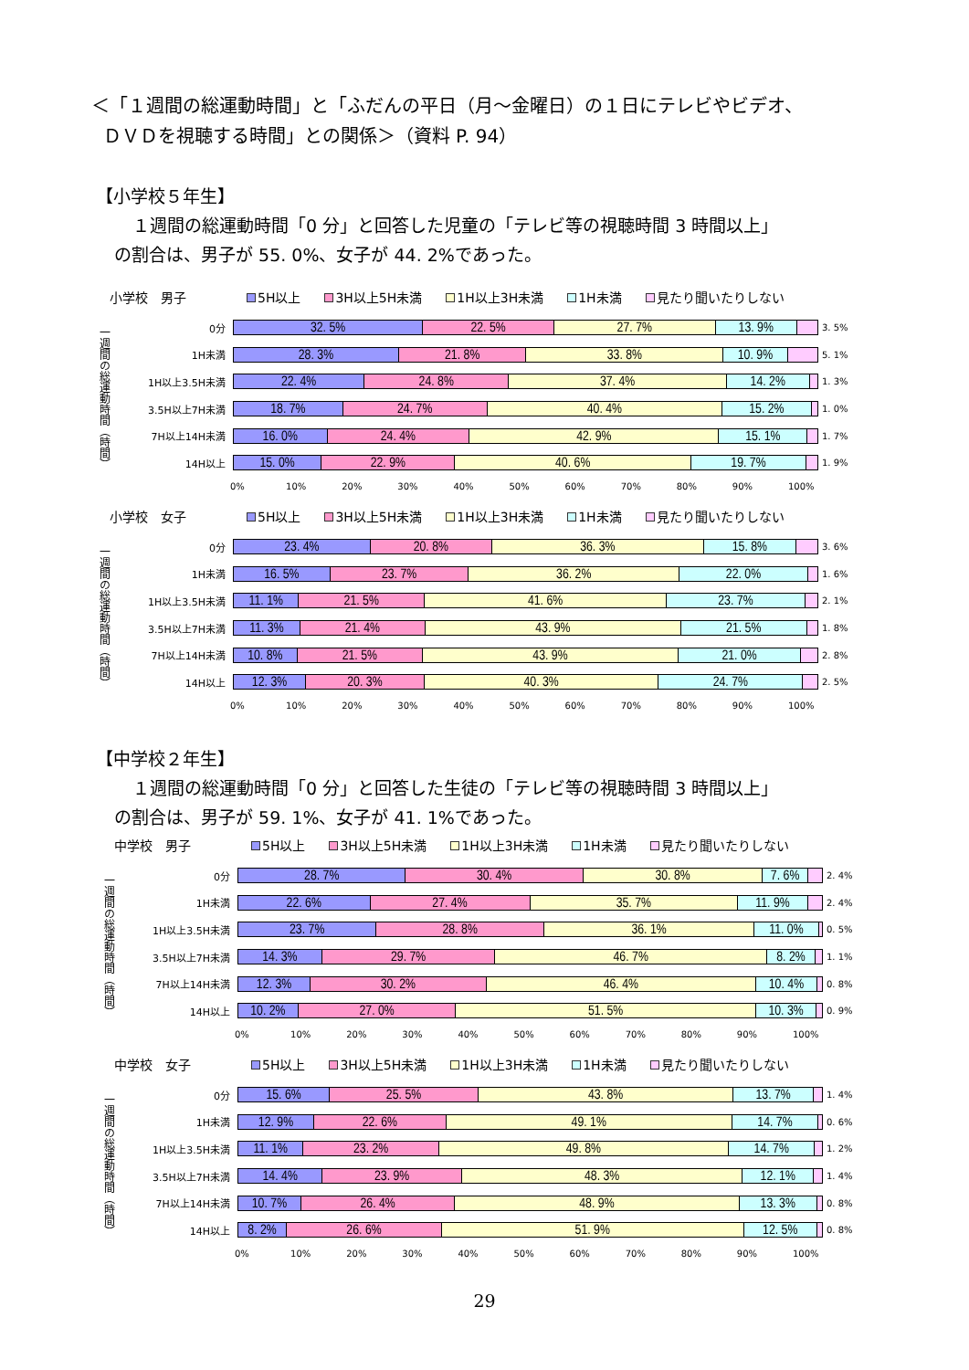＜「１週間の総運動時間」と「ふだんの平日（月～金曜日）の１日にテレビやビデオ、
ＤＶＤを視聴する時間」との関係＞（資料 P. 94）
【小学校５年生】
１週間の総運動時間「0 分」と回答した児童の「テレビ等の視聴時間 3 時間以上」
の割合は、男子が 55. 0%、女子が 44. 2%であった。
小学校　男子
5H以上 3H以上5H未満 1H以上3H未満 1H未満 見たり聞いたりしない
一週間の総運動時間（時間）
0分
32. 5% 22. 5% 27. 7% 13. 9%
3. 5%
1H未満
28. 3% 21. 8% 33. 8% 10. 9%
5. 1%
1H以上3.5H未満
22. 4% 24. 8% 37. 4% 14. 2%
1. 3%
3.5H以上7H未満
18. 7% 24. 7% 40. 4% 15. 2%
1. 0%
7H以上14H未満
16. 0% 24. 4% 42. 9% 15. 1%
1. 7%
14H以上
15. 0% 22. 9% 40. 6% 19. 7%
1. 9%
0% 10% 20% 30% 40% 50% 60% 70% 80% 90% 100%
小学校　女子
5H以上 3H以上5H未満 1H以上3H未満 1H未満 見たり聞いたりしない
一週間の総運動時間（時間）
0分
23. 4% 20. 8% 36. 3% 15. 8%
3. 6%
1H未満
16. 5% 23. 7% 36. 2% 22. 0%
1. 6%
1H以上3.5H未満
11. 1% 21. 5% 41. 6% 23. 7%
2. 1%
3.5H以上7H未満
11. 3% 21. 4% 43. 9% 21. 5%
1. 8%
7H以上14H未満
10. 8% 21. 5% 43. 9% 21. 0%
2. 8%
14H以上
12. 3% 20. 3% 40. 3% 24. 7%
2. 5%
0% 10% 20% 30% 40% 50% 60% 70% 80% 90% 100%
【中学校２年生】
１週間の総運動時間「0 分」と回答した生徒の「テレビ等の視聴時間 3 時間以上」
の割合は、男子が 59. 1%、女子が 41. 1%であった。
中学校　男子
5H以上 3H以上5H未満 1H以上3H未満 1H未満 見たり聞いたりしない
一週間の総運動時間（時間）
0分
28. 7% 30. 4% 30. 8% 7. 6%
2. 4%
1H未満
22. 6% 27. 4% 35. 7% 11. 9%
2. 4%
1H以上3.5H未満
23. 7% 28. 8% 36. 1% 11. 0%
0. 5%
3.5H以上7H未満
14. 3% 29. 7% 46. 7% 8. 2%
1. 1%
7H以上14H未満
12. 3% 30. 2% 46. 4% 10. 4%
0. 8%
14H以上
10. 2% 27. 0% 51. 5% 10. 3%
0. 9%
0% 10% 20% 30% 40% 50% 60% 70% 80% 90% 100%
中学校　女子
5H以上 3H以上5H未満 1H以上3H未満 1H未満 見たり聞いたりしない
一週間の総運動時間（時間）
0分
15. 6% 25. 5% 43. 8% 13. 7%
1. 4%
1H未満
12. 9% 22. 6% 49. 1% 14. 7%
0. 6%
1H以上3.5H未満
11. 1% 23. 2% 49. 8% 14. 7%
1. 2%
3.5H以上7H未満
14. 4% 23. 9% 48. 3% 12. 1%
1. 4%
7H以上14H未満
10. 7% 26. 4% 48. 9% 13. 3%
0. 8%
14H以上
8. 2% 26. 6% 51. 9% 12. 5%
0. 8%
0% 10% 20% 30% 40% 50% 60% 70% 80% 90% 100%
29